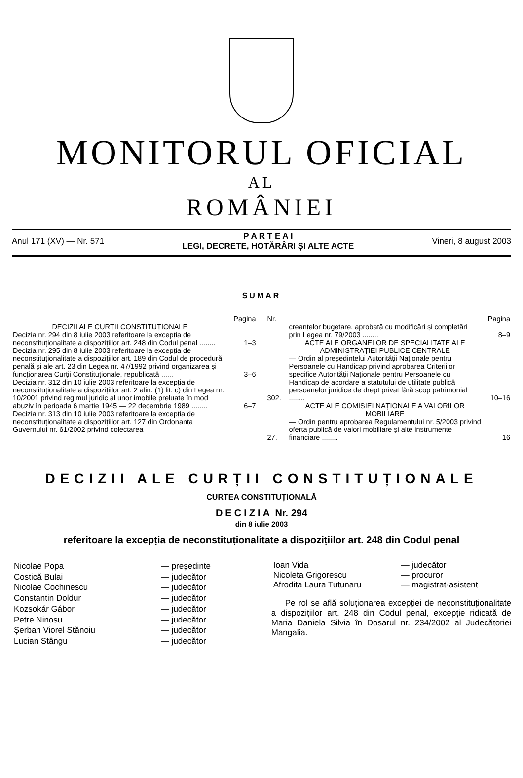MONITORUL OFICIAL
AL
ROMÂNIEI
Anul 171 (XV) — Nr. 571 P A R T E A I
LEGI, DECRETE, HOTĂRÂRI ȘI ALTE ACTE Vineri, 8 august 2003
SUMAR
| | Pagina |
| DECIZII ALE CURȚII CONSTITUȚIONALE | |
| Decizia nr. 294 din 8 iulie 2003 referitoare la excepția de neconstituționalitate a dispozițiilor art. 248 din Codul penal ........ | 1–3 |
| Decizia nr. 295 din 8 iulie 2003 referitoare la excepția de neconstituționalitate a dispozițiilor art. 189 din Codul de procedură penală și ale art. 23 din Legea nr. 47/1992 privind organizarea și funcționarea Curții Constituționale, republicată ...... | 3–6 |
| Decizia nr. 312 din 10 iulie 2003 referitoare la excepția de neconstituționalitate a dispozițiilor art. 2 alin. (1) lit. c) din Legea nr. 10/2001 privind regimul juridic al unor imobile preluate în mod abuziv în perioada 6 martie 1945 — 22 decembrie 1989 ........ | 6–7 |
| Decizia nr. 313 din 10 iulie 2003 referitoare la excepția de neconstituționalitate a dispozițiilor art. 127 din Ordonanța Guvernului nr. 61/2002 privind colectarea | |
| Nr. | | Pagina |
| | creanțelor bugetare, aprobată cu modificări și completări prin Legea nr. 79/2003 ........ | 8–9 |
| | ACTE ALE ORGANELOR DE SPECIALITATE ALE ADMINISTRAȚIEI PUBLICE CENTRALE | |
| 302. | — Ordin al președintelui Autorității Naționale pentru Persoanele cu Handicap privind aprobarea Criteriilor specifice Autorității Naționale pentru Persoanele cu Handicap de acordare a statutului de utilitate publică persoanelor juridice de drept privat fără scop patrimonial ........ | 10–16 |
| | ACTE ALE COMISIEI NAȚIONALE A VALORILOR MOBILIARE | |
| 27. | — Ordin pentru aprobarea Regulamentului nr. 5/2003 privind oferta publică de valori mobiliare și alte instrumente financiare ........ | 16 |
DECIZII ALE CURȚII CONSTITUȚIONALE
CURTEA CONSTITUȚIONALĂ
DECIZIA Nr. 294
din 8 iulie 2003
referitoare la excepția de neconstituționalitate a dispozițiilor art. 248 din Codul penal
| Nicolae Popa | — președinte |
| Costică Bulai | — judecător |
| Nicolae Cochinescu | — judecător |
| Constantin Doldur | — judecător |
| Kozsokár Gábor | — judecător |
| Petre Ninosu | — judecător |
| Șerban Viorel Stănoiu | — judecător |
| Lucian Stângu | — judecător |
| Ioan Vida | — judecător |
| Nicoleta Grigorescu | — procuror |
| Afrodita Laura Tutunaru | — magistrat-asistent |
Pe rol se află soluționarea excepției de neconstituționalitate a dispozițiilor art. 248 din Codul penal, excepție ridicată de Maria Daniela Silvia în Dosarul nr. 234/2002 al Judecătoriei Mangalia.